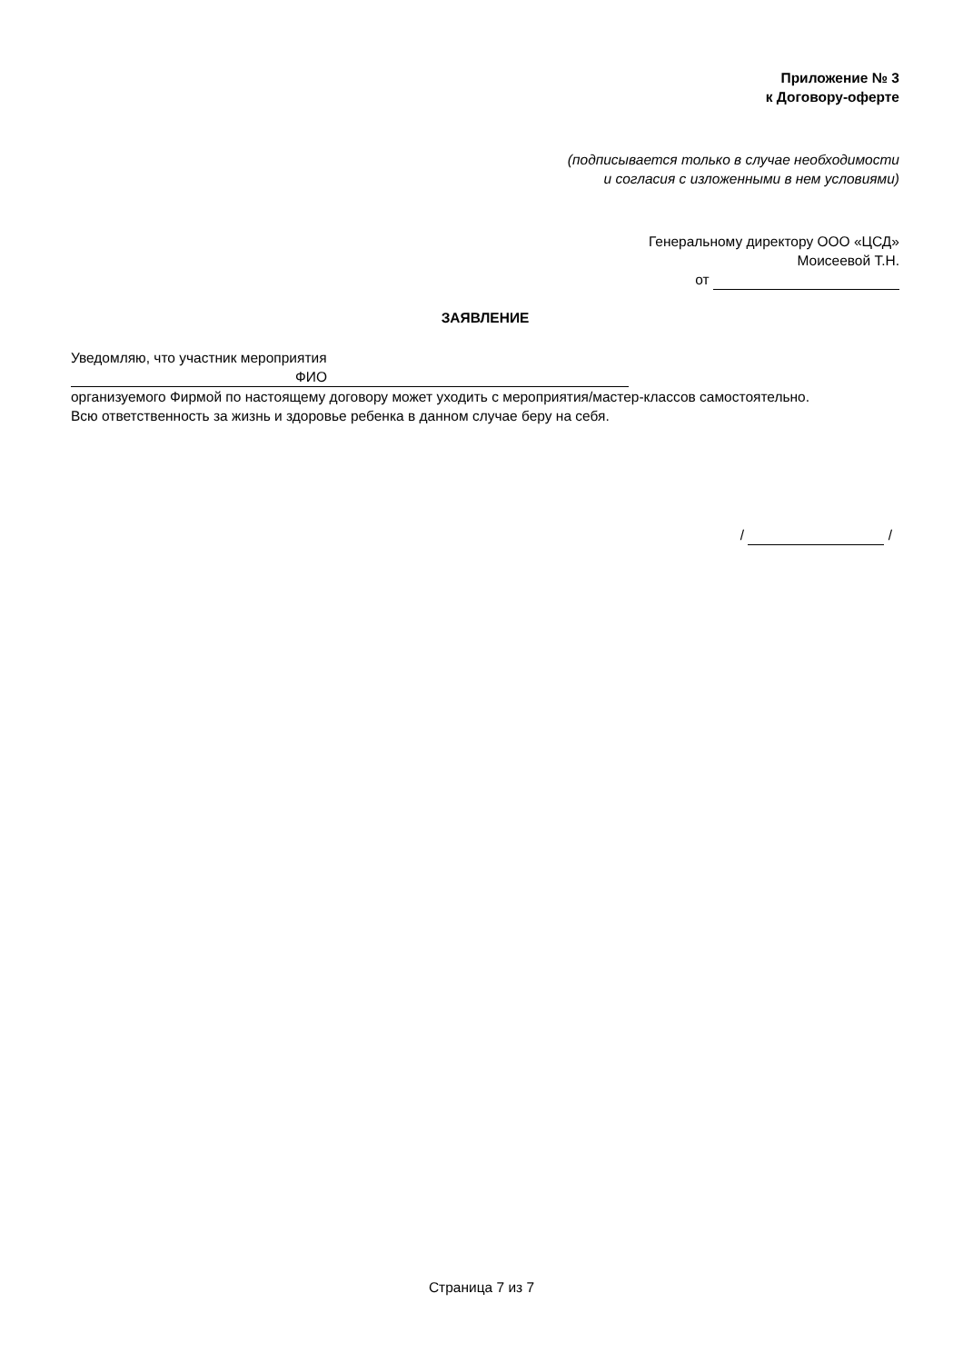Приложение № 3
к Договору-оферте
(подписывается только в случае необходимости
и согласия с изложенными в нем условиями)
Генеральному директору ООО «ЦСД»
Моисеевой Т.Н.
от
ЗАЯВЛЕНИЕ
Уведомляю, что участник мероприятия
ФИО
организуемого Фирмой по настоящему договору может уходить с мероприятия/мастер-классов самостоятельно.
Всю ответственность за жизнь и здоровье ребенка в данном случае беру на себя.
/ /
Страница 7 из 7